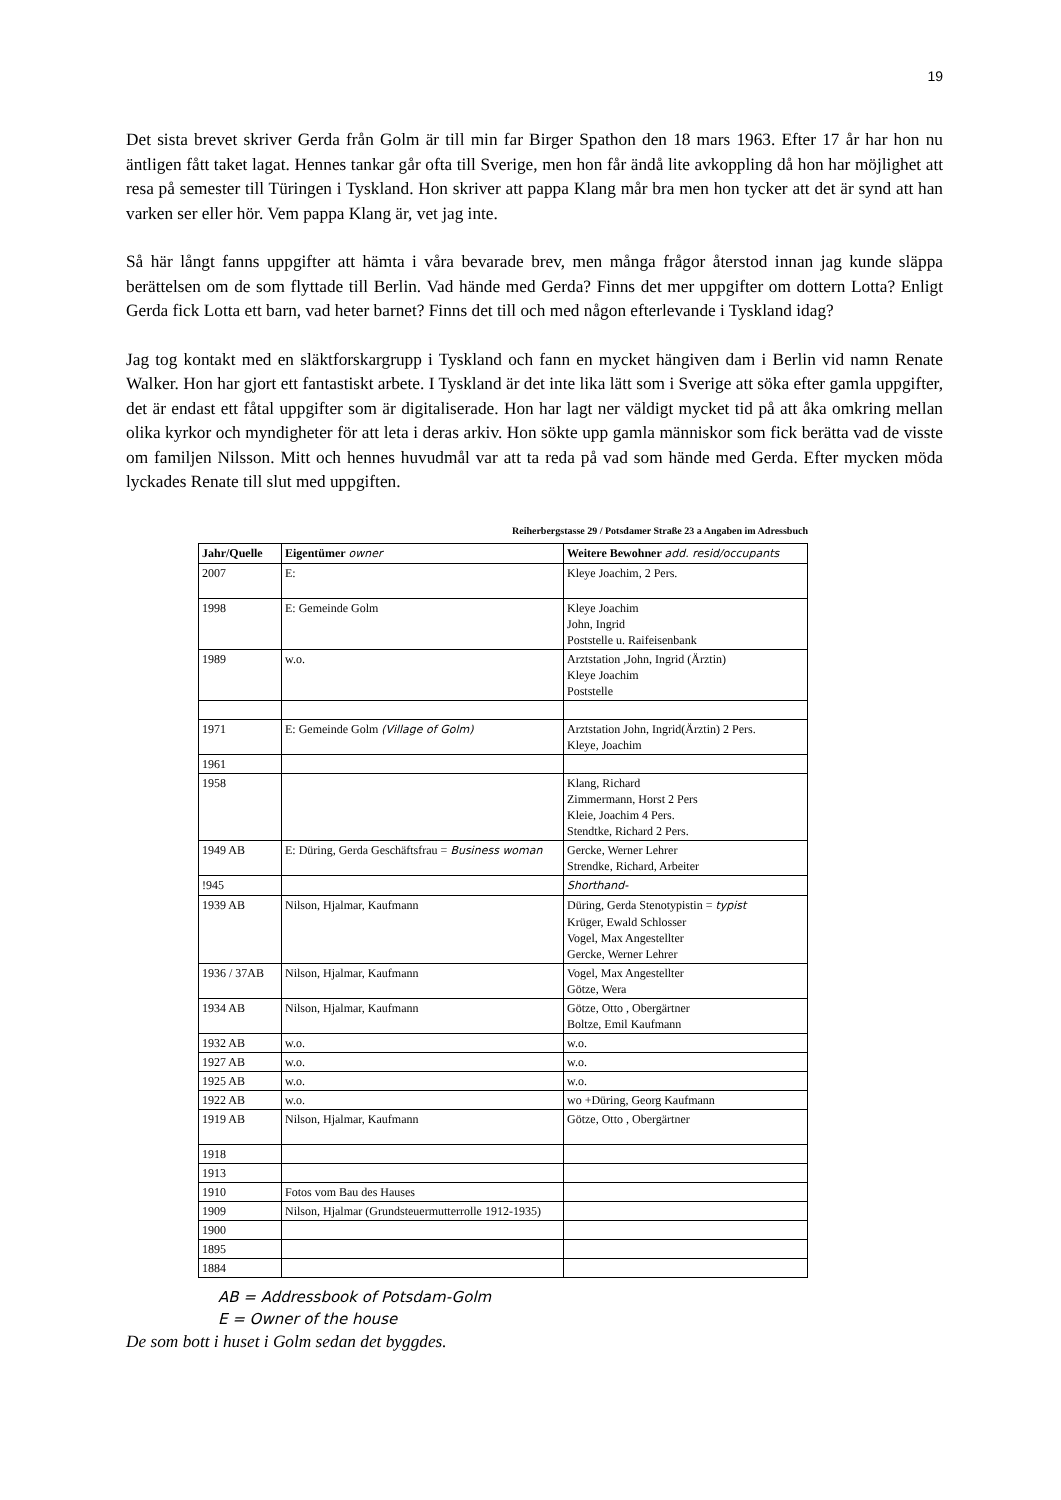19
Det sista brevet skriver Gerda från Golm är till min far Birger Spathon den 18 mars 1963. Efter 17 år har hon nu äntligen fått taket lagat. Hennes tankar går ofta till Sverige, men hon får ändå lite avkoppling då hon har möjlighet att resa på semester till Türingen i Tyskland. Hon skriver att pappa Klang mår bra men hon tycker att det är synd att han varken ser eller hör. Vem pappa Klang är, vet jag inte.
Så här långt fanns uppgifter att hämta i våra bevarade brev, men många frågor återstod innan jag kunde släppa berättelsen om de som flyttade till Berlin. Vad hände med Gerda? Finns det mer uppgifter om dottern Lotta? Enligt Gerda fick Lotta ett barn, vad heter barnet? Finns det till och med någon efterlevande i Tyskland idag?
Jag tog kontakt med en släktforskargrupp i Tyskland och fann en mycket hängiven dam i Berlin vid namn Renate Walker. Hon har gjort ett fantastiskt arbete. I Tyskland är det inte lika lätt som i Sverige att söka efter gamla uppgifter, det är endast ett fåtal uppgifter som är digitaliserade. Hon har lagt ner väldigt mycket tid på att åka omkring mellan olika kyrkor och myndigheter för att leta i deras arkiv. Hon sökte upp gamla människor som fick berätta vad de visste om familjen Nilsson. Mitt och hennes huvudmål var att ta reda på vad som hände med Gerda. Efter mycken möda lyckades Renate till slut med uppgiften.
Reiherbergstasse 29 / Potsdamer Straße 23 a Angaben im Adressbuch
| Jahr/Quelle | Eigentümer owner | Weitere Bewohner add. resid/occupants |
| --- | --- | --- |
| 2007 | E: | Kleye Joachim, 2 Pers. |
| 1998 | E: Gemeinde Golm | Kleye Joachim John, Ingrid Poststelle u. Raifeisenbank |
| 1989 | w.o. | Arztstation ,John, Ingrid (Ärztin) Kleye Joachim Poststelle |
| 1971 | E: Gemeinde Golm (Village of Golm) | Arztstation John, Ingrid(Ärztin) 2 Pers. Kleye, Joachim |
| 1961 | | |
| 1958 | | Klang, Richard Zimmermann, Horst 2 Pers Kleie, Joachim 4 Pers. Stendtke, Richard 2 Pers. |
| 1949 AB | E: Düring, Gerda Geschäftsfrau = Business woman | Gercke, Werner Lehrer Strendke, Richard, Arbeiter |
| !945 | | Shorthand- |
| 1939 AB | Nilson, Hjalmar, Kaufmann | Düring, Gerda Stenotypistin = typist Krüger, Ewald Schlosser Vogel, Max Angestellter Gercke, Werner Lehrer |
| 1936 / 37AB | Nilson, Hjalmar, Kaufmann | Vogel, Max Angestellter Götze, Wera |
| 1934 AB | Nilson, Hjalmar, Kaufmann | Götze, Otto , Obergärtner Boltze, Emil Kaufmann |
| 1932 AB | w.o. | w.o. |
| 1927 AB | w.o. | w.o. |
| 1925 AB | w.o. | w.o. |
| 1922 AB | w.o. | wo +Düring, Georg Kaufmann |
| 1919 AB | Nilson, Hjalmar, Kaufmann | Götze, Otto , Obergärtner |
| 1918 | | |
| 1913 | | |
| 1910 | Fotos vom Bau des Hauses | |
| 1909 | Nilson, Hjalmar (Grundsteuermutterrolle 1912-1935) | |
| 1900 | | |
| 1895 | | |
| 1884 | | |
AB = Addressbook of Potsdam-Golm
E = Owner of the house
De som bott i huset i Golm sedan det byggdes.